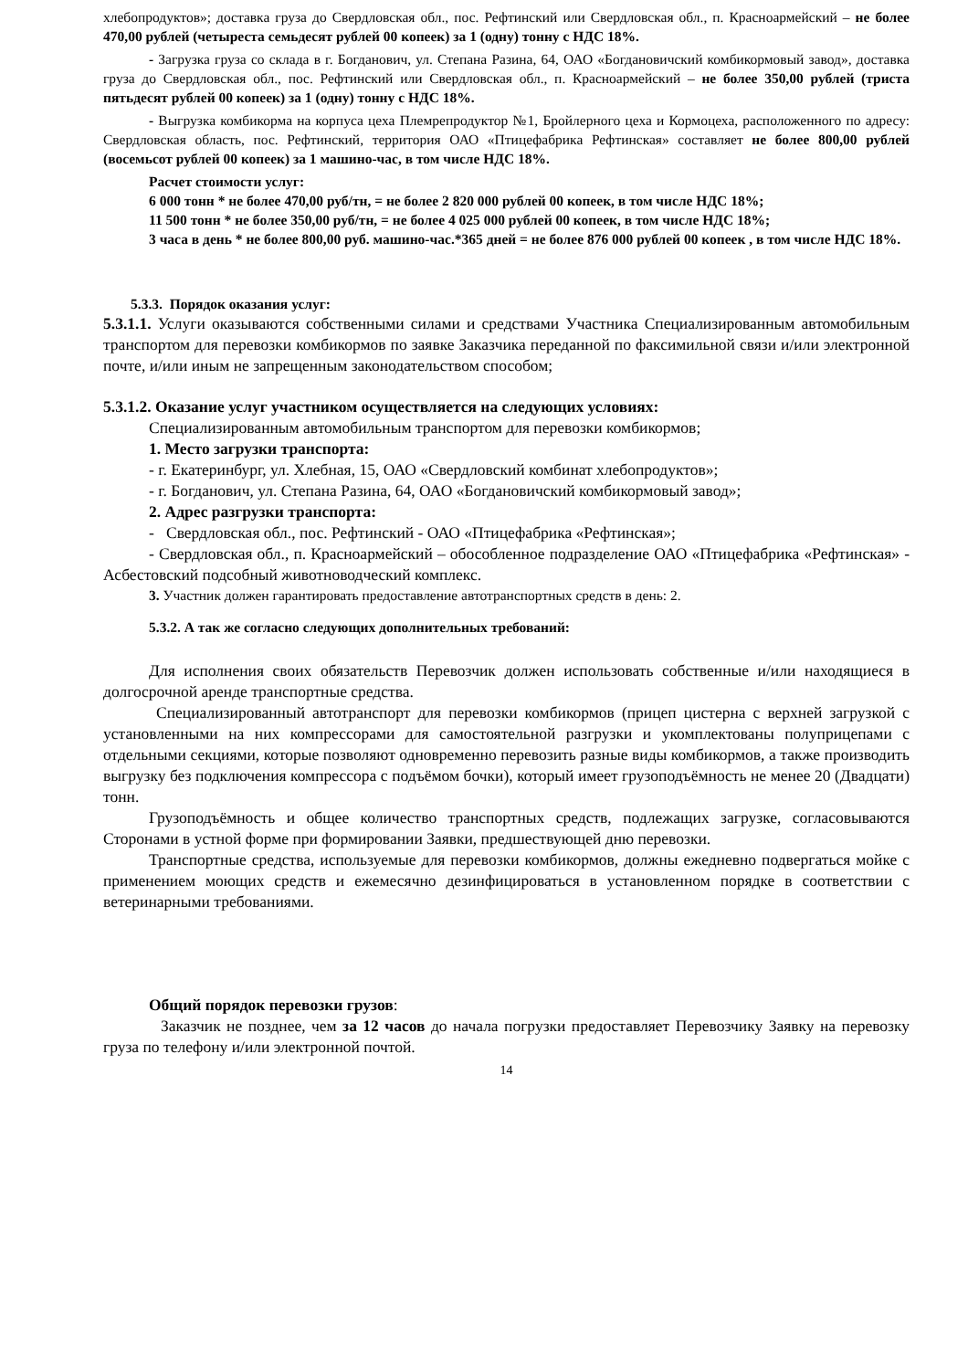хлебопродуктов»; доставка груза до Свердловская обл., пос. Рефтинский или Свердловская обл., п. Красноармейский – не более 470,00 рублей (четыреста семьдесят рублей 00 копеек) за 1 (одну) тонну с НДС 18%.
- Загрузка груза со склада в г. Богданович, ул. Степана Разина, 64, ОАО «Богдановичский комбикормовый завод», доставка груза до Свердловская обл., пос. Рефтинский или Свердловская обл., п. Красноармейский – не более 350,00 рублей (триста пятьдесят рублей 00 копеек) за 1 (одну) тонну с НДС 18%.
- Выгрузка комбикорма на корпуса цеха Племрепродуктор №1, Бройлерного цеха и Кормоцеха, расположенного по адресу: Свердловская область, пос. Рефтинский, территория ОАО «Птицефабрика Рефтинская» составляет не более 800,00 рублей (восемьсот рублей 00 копеек) за 1 машино-час, в том числе НДС 18%.
Расчет стоимости услуг:
6 000 тонн * не более 470,00 руб/тн, = не более 2 820 000 рублей 00 копеек, в том числе НДС 18%;
11 500 тонн * не более 350,00 руб/тн, = не более 4 025 000 рублей 00 копеек, в том числе НДС 18%;
3 часа в день * не более 800,00 руб. машино-час.*365 дней = не более 876 000 рублей 00 копеек , в том числе НДС 18%.
5.3.3. Порядок оказания услуг:
5.3.1.1. Услуги оказываются собственными силами и средствами Участника Специализированным автомобильным транспортом для перевозки комбикормов по заявке Заказчика переданной по факсимильной связи и/или электронной почте, и/или иным не запрещенным законодательством способом;
5.3.1.2. Оказание услуг участником осуществляется на следующих условиях:
Специализированным автомобильным транспортом для перевозки комбикормов;
1. Место загрузки транспорта:
- г. Екатеринбург, ул. Хлебная, 15, ОАО «Свердловский комбинат хлебопродуктов»;
- г. Богданович, ул. Степана Разина, 64, ОАО «Богдановичский комбикормовый завод»;
2. Адрес разгрузки транспорта:
- Свердловская обл., пос. Рефтинский - ОАО «Птицефабрика «Рефтинская»;
- Свердловская обл., п. Красноармейский – обособленное подразделение ОАО «Птицефабрика «Рефтинская» - Асбестовский подсобный животноводческий комплекс.
3. Участник должен гарантировать предоставление автотранспортных средств в день: 2.
5.3.2. А так же согласно следующих дополнительных требований:
Для исполнения своих обязательств Перевозчик должен использовать собственные и/или находящиеся в долгосрочной аренде транспортные средства.
Специализированный автотранспорт для перевозки комбикормов (прицеп цистерна с верхней загрузкой с установленными на них компрессорами для самостоятельной разгрузки и укомплектованы полуприцепами с отдельными секциями, которые позволяют одновременно перевозить разные виды комбикормов, а также производить выгрузку без подключения компрессора с подъёмом бочки), который имеет грузоподъёмность не менее 20 (Двадцати) тонн.
Грузоподъёмность и общее количество транспортных средств, подлежащих загрузке, согласовываются Сторонами в устной форме при формировании Заявки, предшествующей дню перевозки.
Транспортные средства, используемые для перевозки комбикормов, должны ежедневно подвергаться мойке с применением моющих средств и ежемесячно дезинфицироваться в установленном порядке в соответствии с ветеринарными требованиями.
Общий порядок перевозки грузов:
Заказчик не позднее, чем за 12 часов до начала погрузки предоставляет Перевозчику Заявку на перевозку груза по телефону и/или электронной почтой.
14